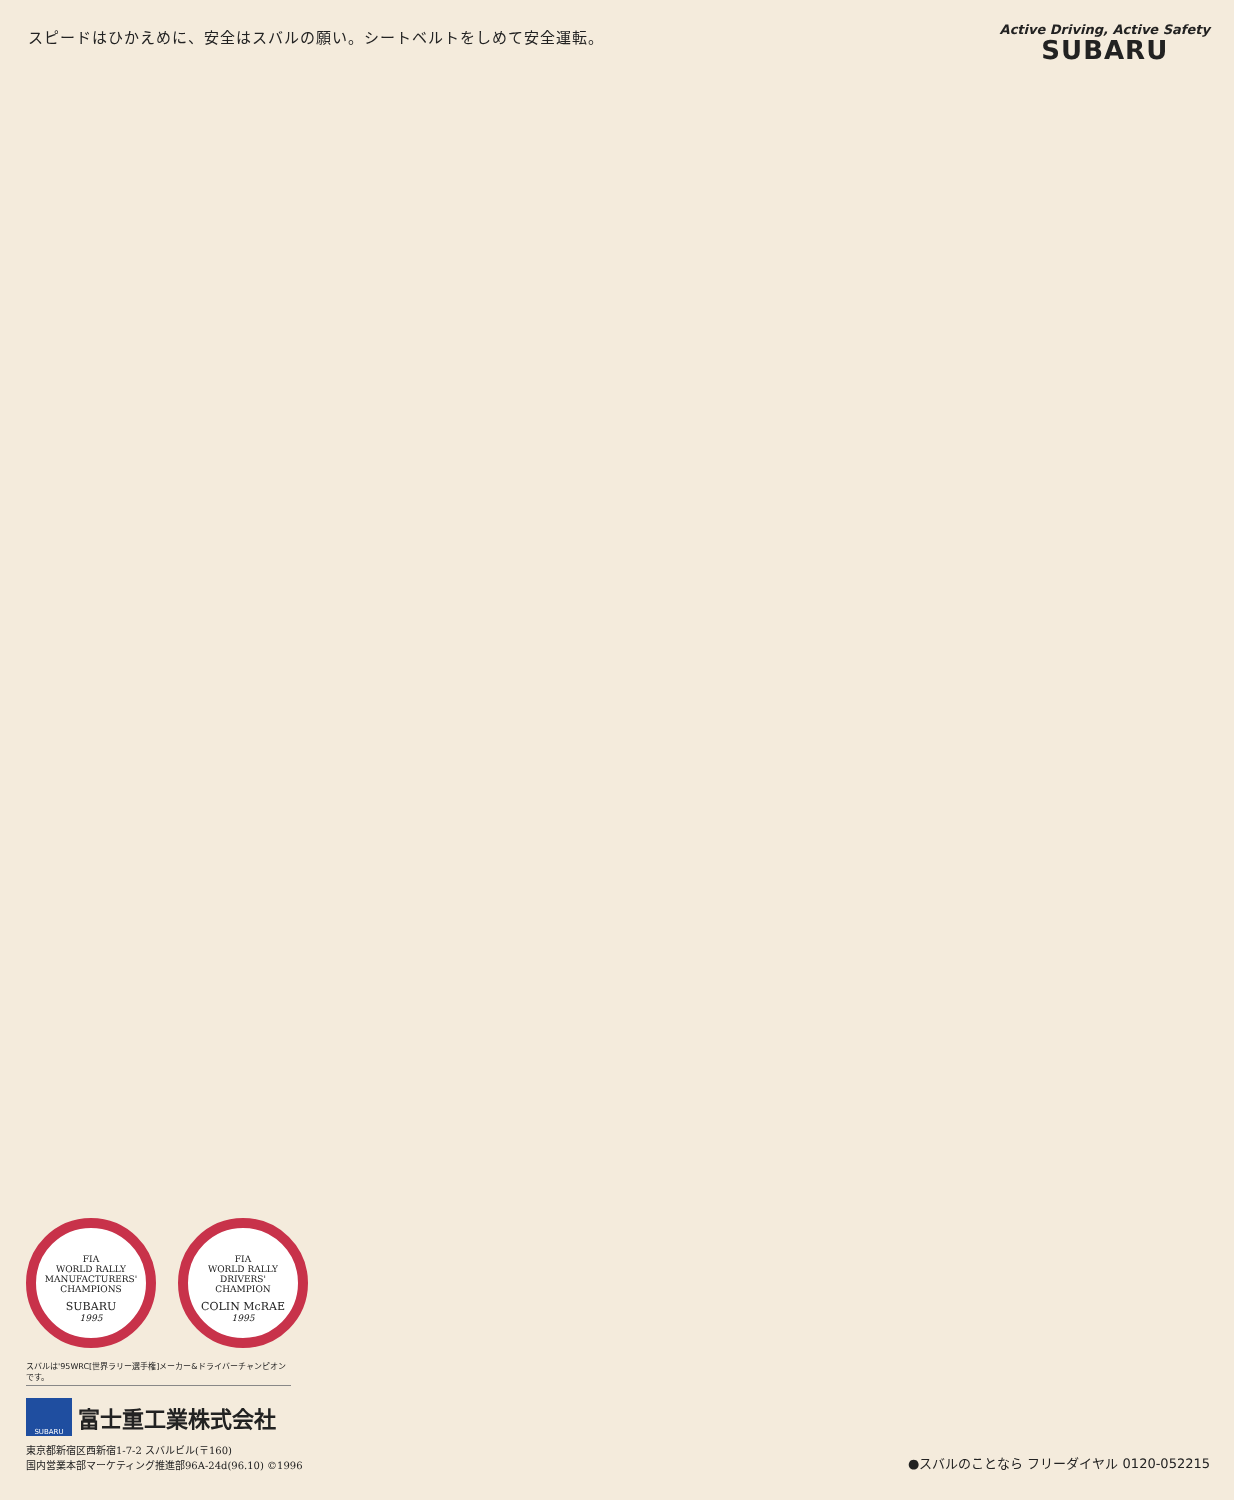スピードはひかえめに、安全はスバルの願い。シートベルトをしめて安全運転。
Active Driving, Active Safety
SUBARU
FIA
WORLD RALLY
MANUFACTURERS'
CHAMPIONS
SUBARU
1995
FIA
WORLD RALLY
DRIVERS'
CHAMPION
COLIN McRAE
1995
スバルは'95WRC[世界ラリー選手権]メーカー&ドライバーチャンピオンです。
SUBARU
富士重工業株式会社
東京都新宿区西新宿1-7-2 スバルビル(〒160)
国内営業本部マーケティング推進部96A-24d(96.10) ©1996
●スバルのことなら フリーダイヤル 0120-052215